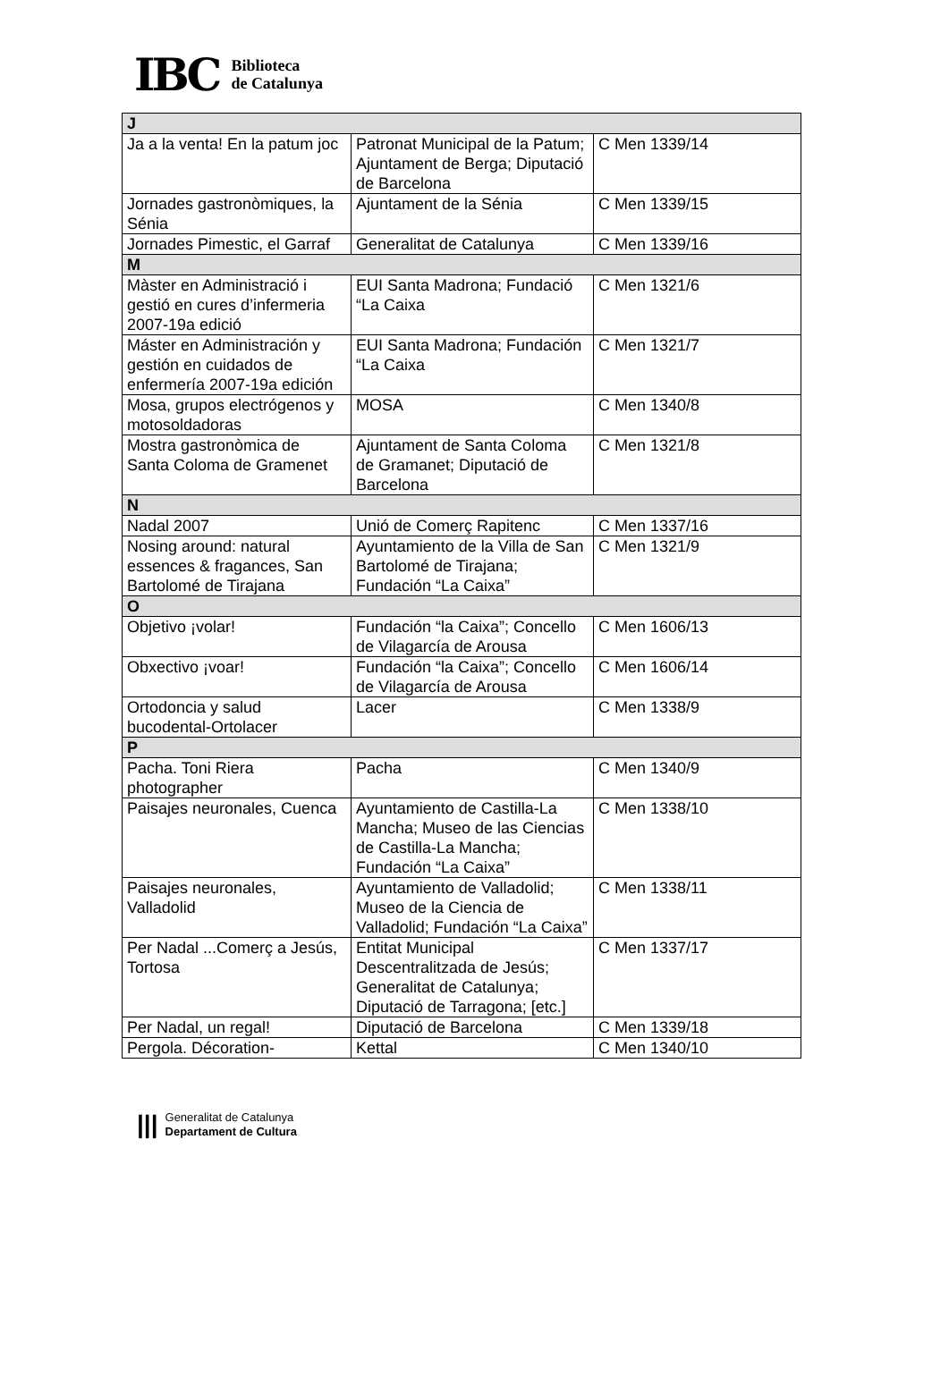IBC
Biblioteca
de Catalunya
| J | | |
| --- | --- | --- |
| Ja a la venta! En la patum joc | Patronat Municipal de la Patum; Ajuntament de Berga; Diputació de Barcelona | C Men 1339/14 |
| Jornades gastronòmiques, la Sénia | Ajuntament de la Sénia | C Men 1339/15 |
| Jornades Pimestic, el Garraf | Generalitat de Catalunya | C Men 1339/16 |
| M | | |
| Màster en Administració i gestió en cures d’infermeria 2007-19a edició | EUI Santa Madrona; Fundació “La Caixa | C Men 1321/6 |
| Máster en Administración y gestión en cuidados de enfermería 2007-19a edición | EUI Santa Madrona; Fundación “La Caixa | C Men 1321/7 |
| Mosa, grupos electrógenos y motosoldadoras | MOSA | C Men 1340/8 |
| Mostra gastronòmica de Santa Coloma de Gramenet | Ajuntament de Santa Coloma de Gramanet; Diputació de Barcelona | C Men 1321/8 |
| N | | |
| Nadal 2007 | Unió de Comerç Rapitenc | C Men 1337/16 |
| Nosing around: natural essences & fragances, San Bartolomé de Tirajana | Ayuntamiento de la Villa de San Bartolomé de Tirajana; Fundación “La Caixa” | C Men 1321/9 |
| O | | |
| Objetivo ¡volar! | Fundación “la Caixa”; Concello de Vilagarcía de Arousa | C Men 1606/13 |
| Obxectivo ¡voar! | Fundación “la Caixa”; Concello de Vilagarcía de Arousa | C Men 1606/14 |
| Ortodoncia y salud bucodental-Ortolacer | Lacer | C Men 1338/9 |
| P | | |
| Pacha. Toni Riera photographer | Pacha | C Men 1340/9 |
| Paisajes neuronales, Cuenca | Ayuntamiento de Castilla-La Mancha; Museo de las Ciencias de Castilla-La Mancha; Fundación “La Caixa” | C Men 1338/10 |
| Paisajes neuronales, Valladolid | Ayuntamiento de Valladolid; Museo de la Ciencia de Valladolid; Fundación “La Caixa” | C Men 1338/11 |
| Per Nadal ...Comerç a Jesús, Tortosa | Entitat Municipal Descentralitzada de Jesús; Generalitat de Catalunya; Diputació de Tarragona; [etc.] | C Men 1337/17 |
| Per Nadal, un regal! | Diputació de Barcelona | C Men 1339/18 |
| Pergola. Décoration- | Kettal | C Men 1340/10 |
|||
Generalitat de Catalunya
Departament de Cultura